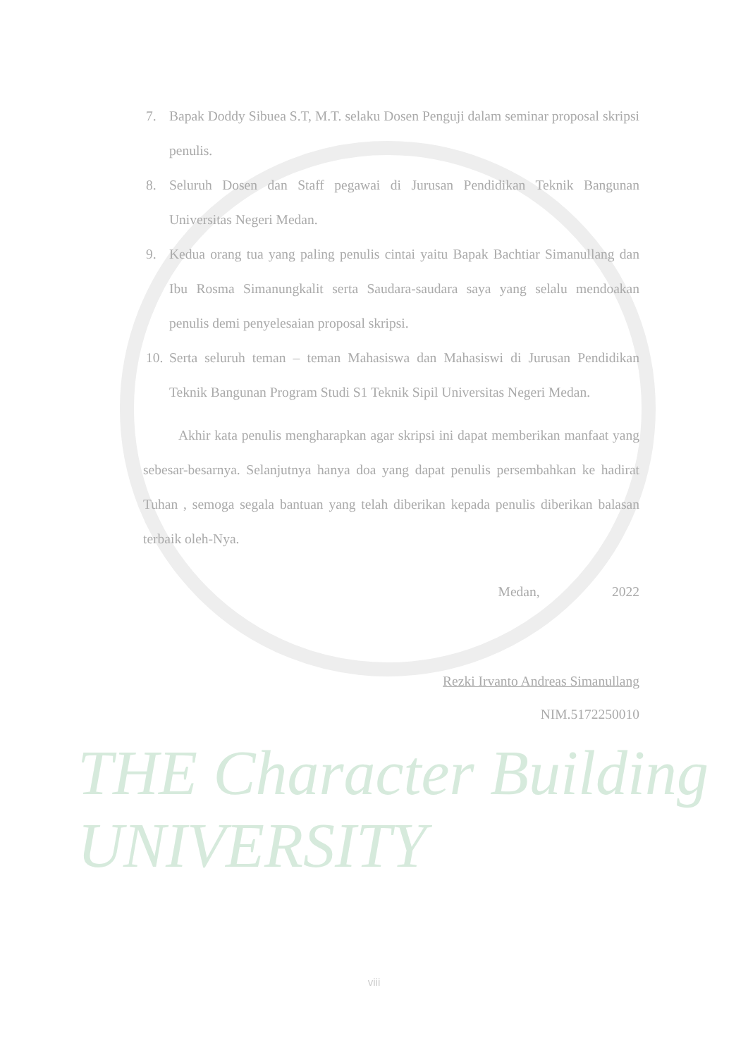7. Bapak Doddy Sibuea S.T, M.T. selaku Dosen Penguji dalam seminar proposal skripsi penulis.
8. Seluruh Dosen dan Staff pegawai di Jurusan Pendidikan Teknik Bangunan Universitas Negeri Medan.
9. Kedua orang tua yang paling penulis cintai yaitu Bapak Bachtiar Simanullang dan Ibu Rosma Simanungkalit serta Saudara-saudara saya yang selalu mendoakan penulis demi penyelesaian proposal skripsi.
10. Serta seluruh teman – teman Mahasiswa dan Mahasiswi di Jurusan Pendidikan Teknik Bangunan Program Studi S1 Teknik Sipil Universitas Negeri Medan.
Akhir kata penulis mengharapkan agar skripsi ini dapat memberikan manfaat yang sebesar-besarnya. Selanjutnya hanya doa yang dapat penulis persembahkan ke hadirat Tuhan , semoga segala bantuan yang telah diberikan kepada penulis diberikan balasan terbaik oleh-Nya.
Medan, 2022
Rezki Irvanto Andreas Simanullang
NIM.5172250010
THE Character Building UNIVERSITY
viii